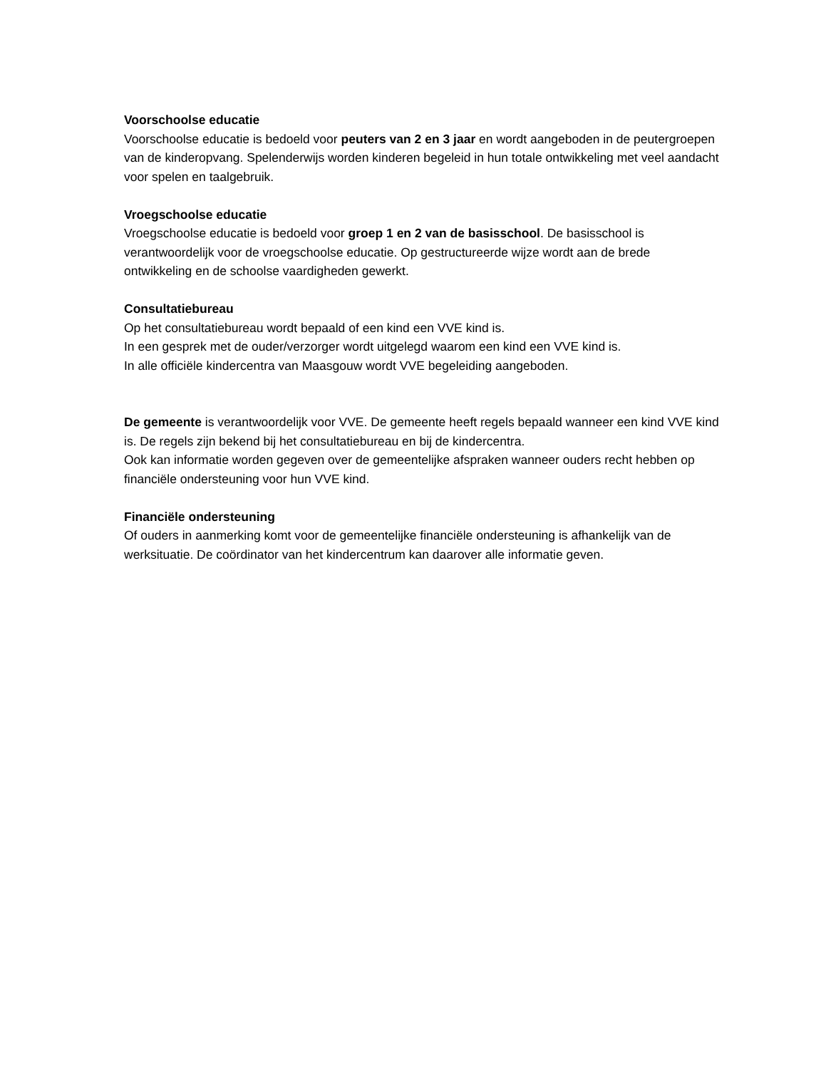Voorschoolse educatie
Voorschoolse educatie is bedoeld voor peuters van 2 en 3 jaar en wordt aangeboden in de peutergroepen van de kinderopvang. Spelenderwijs worden kinderen begeleid in hun totale ontwikkeling met veel aandacht voor spelen en taalgebruik.
Vroegschoolse educatie
Vroegschoolse educatie is bedoeld voor groep 1 en 2 van de basisschool. De basisschool is verantwoordelijk voor de vroegschoolse educatie. Op gestructureerde wijze wordt aan de brede ontwikkeling en de schoolse vaardigheden gewerkt.
Consultatiebureau
Op het consultatiebureau wordt bepaald of een kind een VVE kind is.
In een gesprek met de ouder/verzorger wordt uitgelegd waarom een kind een VVE kind is.
In alle officiële kindercentra van Maasgouw wordt VVE begeleiding aangeboden.
De gemeente is verantwoordelijk voor VVE. De gemeente heeft regels bepaald wanneer een kind VVE kind is. De regels zijn bekend bij het consultatiebureau en bij de kindercentra.
Ook kan informatie worden gegeven over de gemeentelijke afspraken wanneer ouders recht hebben op financiële ondersteuning voor hun VVE kind.
Financiële ondersteuning
Of ouders in aanmerking komt voor de gemeentelijke financiële ondersteuning is afhankelijk van de werksituatie. De coördinator van het kindercentrum kan daarover alle informatie geven.